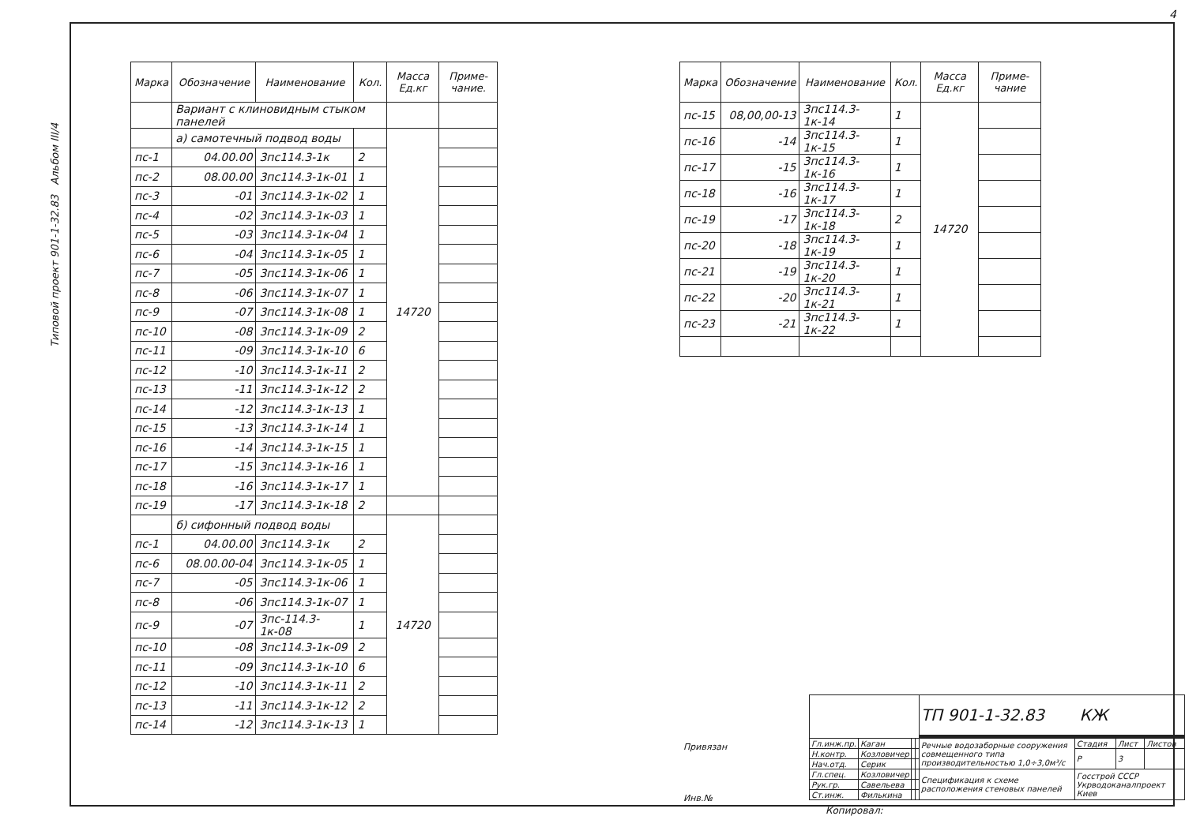4
Типовой проект 901-1-32.83 Альбом III/4
| Марка | Обозначение | Наименование | Кол. | Масса Ед.кг | Приме-чание. |
| --- | --- | --- | --- | --- | --- |
| | Вариант с клиновидным стыком панелей | | | | |
| | а) самотечный подвод воды | | | 14720 | |
| пс-1 | 04.00.00 | 3пс114.3-1к | 2 | | |
| пс-2 | 08.00.00 | 3пс114.3-1к-01 | 1 | | |
| пс-3 | -01 | 3пс114.3-1к-02 | 1 | | |
| пс-4 | -02 | 3пс114.3-1к-03 | 1 | | |
| пс-5 | -03 | 3пс114.3-1к-04 | 1 | | |
| пс-6 | -04 | 3пс114.3-1к-05 | 1 | | |
| пс-7 | -05 | 3пс114.3-1к-06 | 1 | | |
| пс-8 | -06 | 3пс114.3-1к-07 | 1 | | |
| пс-9 | -07 | 3пс114.3-1к-08 | 1 | | |
| пс-10 | -08 | 3пс114.3-1к-09 | 2 | | |
| пс-11 | -09 | 3пс114.3-1к-10 | 6 | | |
| пс-12 | -10 | 3пс114.3-1к-11 | 2 | | |
| пс-13 | -11 | 3пс114.3-1к-12 | 2 | | |
| пс-14 | -12 | 3пс114.3-1к-13 | 1 | | |
| пс-15 | -13 | 3пс114.3-1к-14 | 1 | | |
| пс-16 | -14 | 3пс114.3-1к-15 | 1 | | |
| пс-17 | -15 | 3пс114.3-1к-16 | 1 | | |
| пс-18 | -16 | 3пс114.3-1к-17 | 1 | | |
| пс-19 | -17 | 3пс114.3-1к-18 | 2 | | |
| | б) сифонный подвод воды | | | 14720 | |
| пс-1 | 04.00.00 | 3пс114.3-1к | 2 | | |
| пс-6 | 08.00.00-04 | 3пс114.3-1к-05 | 1 | | |
| пс-7 | -05 | 3пс114.3-1к-06 | 1 | | |
| пс-8 | -06 | 3пс114.3-1к-07 | 1 | | |
| пс-9 | -07 | 3пс-114.3-1к-08 | 1 | | |
| пс-10 | -08 | 3пс114.3-1к-09 | 2 | | |
| пс-11 | -09 | 3пс114.3-1к-10 | 6 | | |
| пс-12 | -10 | 3пс114.3-1к-11 | 2 | | |
| пс-13 | -11 | 3пс114.3-1к-12 | 2 | | |
| пс-14 | -12 | 3пс114.3-1к-13 | 1 | | |
| Марка | Обозначение | Наименование | Кол. | Масса Ед.кг | Приме-чание |
| --- | --- | --- | --- | --- | --- |
| пс-15 | 08,00,00-13 | 3пс114.3-1к-14 | 1 | 14720 | |
| пс-16 | -14 | 3пс114.3-1к-15 | 1 | | |
| пс-17 | -15 | 3пс114.3-1к-16 | 1 | | |
| пс-18 | -16 | 3пс114.3-1к-17 | 1 | | |
| пс-19 | -17 | 3пс114.3-1к-18 | 2 | | |
| пс-20 | -18 | 3пс114.3-1к-19 | 1 | | |
| пс-21 | -19 | 3пс114.3-1к-20 | 1 | | |
| пс-22 | -20 | 3пс114.3-1к-21 | 1 | | |
| пс-23 | -21 | 3пс114.3-1к-22 | 1 | | |
Привязан
Инв.№
| | | | | ТП 901-1-32.83 КЖ | | | |
| Гл.инж.пр. | Каган | | | Речные водозаборные сооружения совмещенного типа производительностью 1,0÷3,0м³/с | Стадия | Лист | Листов |
| Н.контр. | Козловичер | | | | Р | 3 | |
| Нач.отд. | Серик | | | | | | |
| Гл.спец. | Козловичер | | | Спецификация к схеме расположения стеновых панелей | Госстрой СССР Укрводоканалпроект Киев | | |
| Рук.гр. | Савельева | | | | | | |
| Ст.инж. | Филькина | | | | | | |
Копировал: